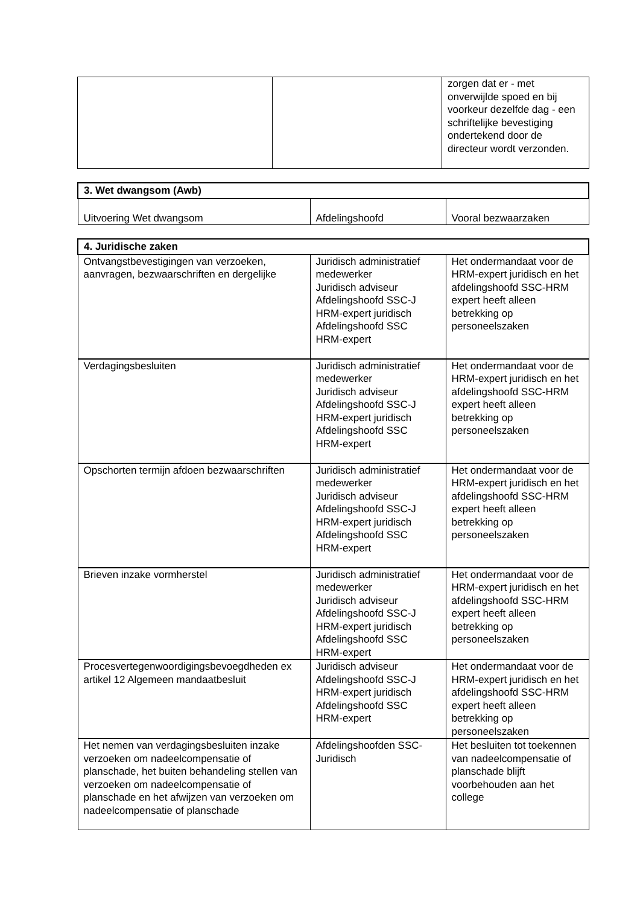| | | zorgen dat er - met onverwijlde spoed en bij voorkeur dezelfde dag - een schriftelijke bevestiging ondertekend door de directeur wordt verzonden. |
| 3. Wet dwangsom (Awb) | | |
| Uitvoering Wet dwangsom | Afdelingshoofd | Vooral bezwaarzaken |
| 4. Juridische zaken | | |
| Ontvangstbevestigingen van verzoeken, aanvragen, bezwaarschriften en dergelijke | Juridisch administratief medewerker Juridisch adviseur Afdelingshoofd SSC-J HRM-expert juridisch Afdelingshoofd SSC HRM-expert | Het ondermandaat voor de HRM-expert juridisch en het afdelingshoofd SSC-HRM expert heeft alleen betrekking op personeelszaken |
| Verdagingsbesluiten | Juridisch administratief medewerker Juridisch adviseur Afdelingshoofd SSC-J HRM-expert juridisch Afdelingshoofd SSC HRM-expert | Het ondermandaat voor de HRM-expert juridisch en het afdelingshoofd SSC-HRM expert heeft alleen betrekking op personeelszaken |
| Opschorten termijn afdoen bezwaarschriften | Juridisch administratief medewerker Juridisch adviseur Afdelingshoofd SSC-J HRM-expert juridisch Afdelingshoofd SSC HRM-expert | Het ondermandaat voor de HRM-expert juridisch en het afdelingshoofd SSC-HRM expert heeft alleen betrekking op personeelszaken |
| Brieven inzake vormherstel | Juridisch administratief medewerker Juridisch adviseur Afdelingshoofd SSC-J HRM-expert juridisch Afdelingshoofd SSC HRM-expert | Het ondermandaat voor de HRM-expert juridisch en het afdelingshoofd SSC-HRM expert heeft alleen betrekking op personeelszaken |
| Procesvertegenwoordigingsbevoegdheden ex artikel 12 Algemeen mandaatbesluit | Juridisch adviseur Afdelingshoofd SSC-J HRM-expert juridisch Afdelingshoofd SSC HRM-expert | Het ondermandaat voor de HRM-expert juridisch en het afdelingshoofd SSC-HRM expert heeft alleen betrekking op personeelszaken |
| Het nemen van verdagingsbesluiten inzake verzoeken om nadeelcompensatie of planschade, het buiten behandeling stellen van verzoeken om nadeelcompensatie of planschade en het afwijzen van verzoeken om nadeelcompensatie of planschade | Afdelingshoofden SSC-Juridisch | Het besluiten tot toekennen van nadeelcompensatie of planschade blijft voorbehouden aan het college |